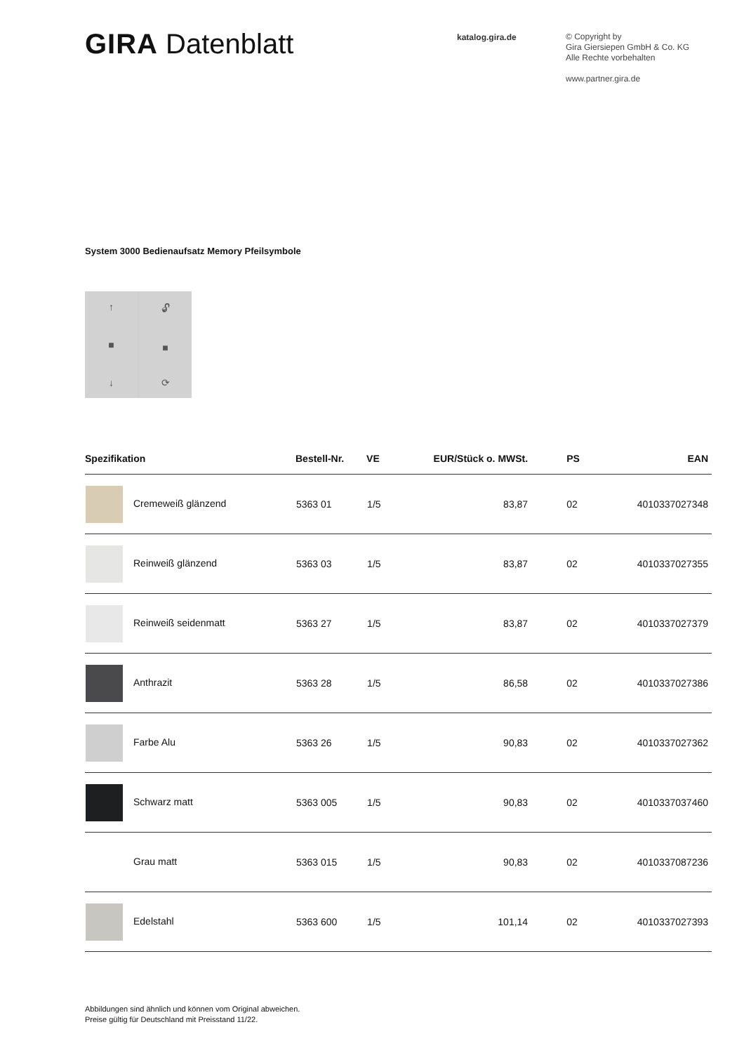GIRA Datenblatt
katalog.gira.de
© Copyright by
Gira Giersiepen GmbH & Co. KG
Alle Rechte vorbehalten
www.partner.gira.de
System 3000 Bedienaufsatz Memory Pfeilsymbole
↑
■
↓
🔓︎
■
⟳
| Spezifikation | Bestell-Nr. | VE | EUR/Stück o. MWSt. | PS | EAN |
| --- | --- | --- | --- | --- | --- |
| Cremeweiß glänzend | 5363 01 | 1/5 | 83,87 | 02 | 4010337027348 |
| Reinweiß glänzend | 5363 03 | 1/5 | 83,87 | 02 | 4010337027355 |
| Reinweiß seidenmatt | 5363 27 | 1/5 | 83,87 | 02 | 4010337027379 |
| Anthrazit | 5363 28 | 1/5 | 86,58 | 02 | 4010337027386 |
| Farbe Alu | 5363 26 | 1/5 | 90,83 | 02 | 4010337027362 |
| Schwarz matt | 5363 005 | 1/5 | 90,83 | 02 | 4010337037460 |
| Grau matt | 5363 015 | 1/5 | 90,83 | 02 | 4010337087236 |
| Edelstahl | 5363 600 | 1/5 | 101,14 | 02 | 4010337027393 |
Abbildungen sind ähnlich und können vom Original abweichen.
Preise gültig für Deutschland mit Preisstand 11/22.